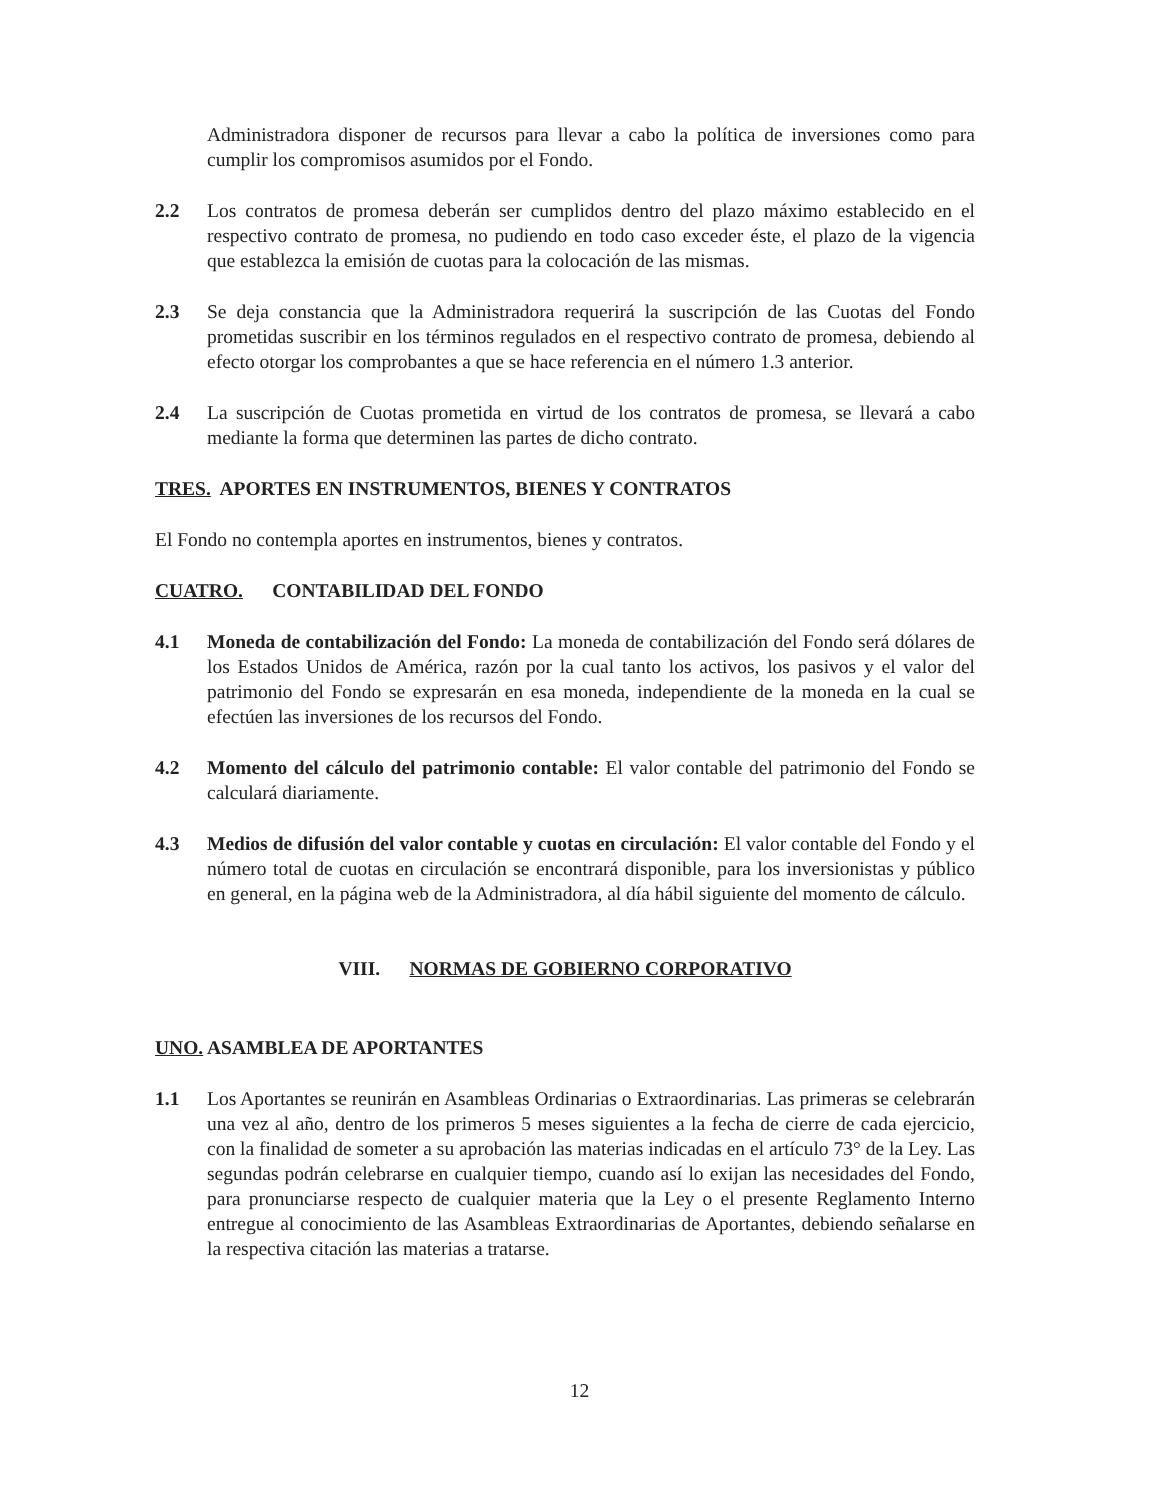Administradora disponer de recursos para llevar a cabo la política de inversiones como para cumplir los compromisos asumidos por el Fondo.
2.2 Los contratos de promesa deberán ser cumplidos dentro del plazo máximo establecido en el respectivo contrato de promesa, no pudiendo en todo caso exceder éste, el plazo de la vigencia que establezca la emisión de cuotas para la colocación de las mismas.
2.3 Se deja constancia que la Administradora requerirá la suscripción de las Cuotas del Fondo prometidas suscribir en los términos regulados en el respectivo contrato de promesa, debiendo al efecto otorgar los comprobantes a que se hace referencia en el número 1.3 anterior.
2.4 La suscripción de Cuotas prometida en virtud de los contratos de promesa, se llevará a cabo mediante la forma que determinen las partes de dicho contrato.
TRES. APORTES EN INSTRUMENTOS, BIENES Y CONTRATOS
El Fondo no contempla aportes en instrumentos, bienes y contratos.
CUATRO. CONTABILIDAD DEL FONDO
4.1 Moneda de contabilización del Fondo: La moneda de contabilización del Fondo será dólares de los Estados Unidos de América, razón por la cual tanto los activos, los pasivos y el valor del patrimonio del Fondo se expresarán en esa moneda, independiente de la moneda en la cual se efectúen las inversiones de los recursos del Fondo.
4.2 Momento del cálculo del patrimonio contable: El valor contable del patrimonio del Fondo se calculará diariamente.
4.3 Medios de difusión del valor contable y cuotas en circulación: El valor contable del Fondo y el número total de cuotas en circulación se encontrará disponible, para los inversionistas y público en general, en la página web de la Administradora, al día hábil siguiente del momento de cálculo.
VIII. NORMAS DE GOBIERNO CORPORATIVO
UNO. ASAMBLEA DE APORTANTES
1.1 Los Aportantes se reunirán en Asambleas Ordinarias o Extraordinarias. Las primeras se celebrarán una vez al año, dentro de los primeros 5 meses siguientes a la fecha de cierre de cada ejercicio, con la finalidad de someter a su aprobación las materias indicadas en el artículo 73° de la Ley. Las segundas podrán celebrarse en cualquier tiempo, cuando así lo exijan las necesidades del Fondo, para pronunciarse respecto de cualquier materia que la Ley o el presente Reglamento Interno entregue al conocimiento de las Asambleas Extraordinarias de Aportantes, debiendo señalarse en la respectiva citación las materias a tratarse.
12